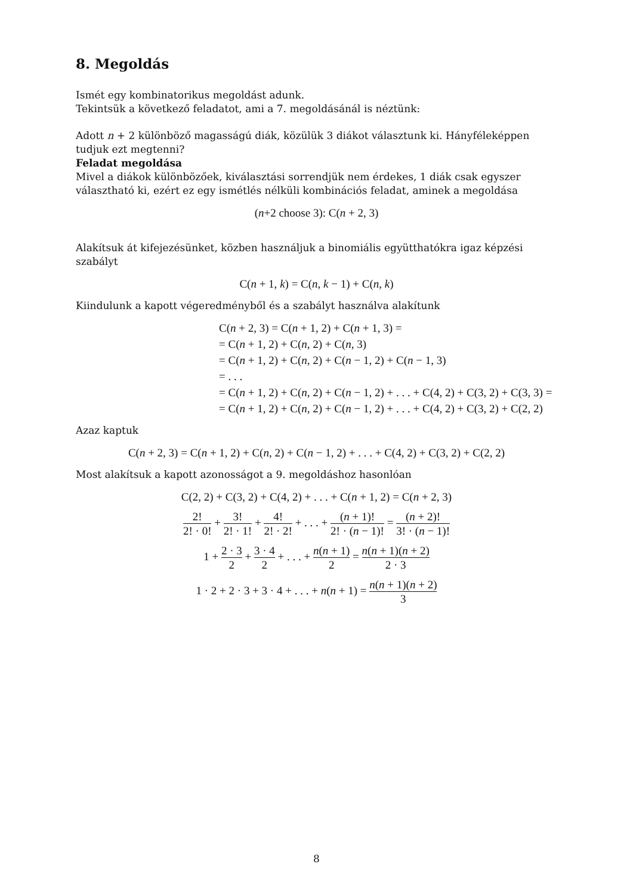8. Megoldás
Ismét egy kombinatorikus megoldást adunk.
Tekintsük a következő feladatot, ami a 7. megoldásánál is néztünk:
Adott n + 2 különböző magasságú diák, közülük 3 diákot választunk ki. Hányféleképpen tudjuk ezt megtenni?
Feladat megoldása
Mivel a diákok különbözőek, kiválasztási sorrendjük nem érdekes, 1 diák csak egyszer választható ki, ezért ez egy ismétlés nélküli kombinációs feladat, aminek a megoldása
(n+2 choose 3): C(n + 2, 3)
Alakítsuk át kifejezésünket, közben használjuk a binomiális együtthatókra igaz képzési szabályt
C(n + 1, k) = C(n, k − 1) + C(n, k)
Kiindulunk a kapott végeredményből és a szabályt használva alakítunk
C(n + 2, 3) = C(n + 1, 2) + C(n + 1, 3) =
= C(n + 1, 2) + C(n, 2) + C(n, 3)
= C(n + 1, 2) + C(n, 2) + C(n − 1, 2) + C(n − 1, 3)
= . . .
= C(n + 1, 2) + C(n, 2) + C(n − 1, 2) + . . . + C(4, 2) + C(3, 2) + C(3, 3) =
= C(n + 1, 2) + C(n, 2) + C(n − 1, 2) + . . . + C(4, 2) + C(3, 2) + C(2, 2)
Azaz kaptuk
C(n + 2, 3) = C(n + 1, 2) + C(n, 2) + C(n − 1, 2) + . . . + C(4, 2) + C(3, 2) + C(2, 2)
Most alakítsuk a kapott azonosságot a 9. megoldáshoz hasonlóan
C(2, 2) + C(3, 2) + C(4, 2) + . . . + C(n + 1, 2) = C(n + 2, 3)
2! 2! · 0! + 3! 2! · 1! + 4! 2! · 2! + . . . + (n + 1)! 2! · (n − 1)! = (n + 2)! 3! · (n − 1)!
1 + 2 · 3 2 + 3 · 4 2 + . . . + n(n + 1) 2 = n(n + 1)(n + 2) 2 · 3
1 · 2 + 2 · 3 + 3 · 4 + . . . + n(n + 1) = n(n + 1)(n + 2) 3
8